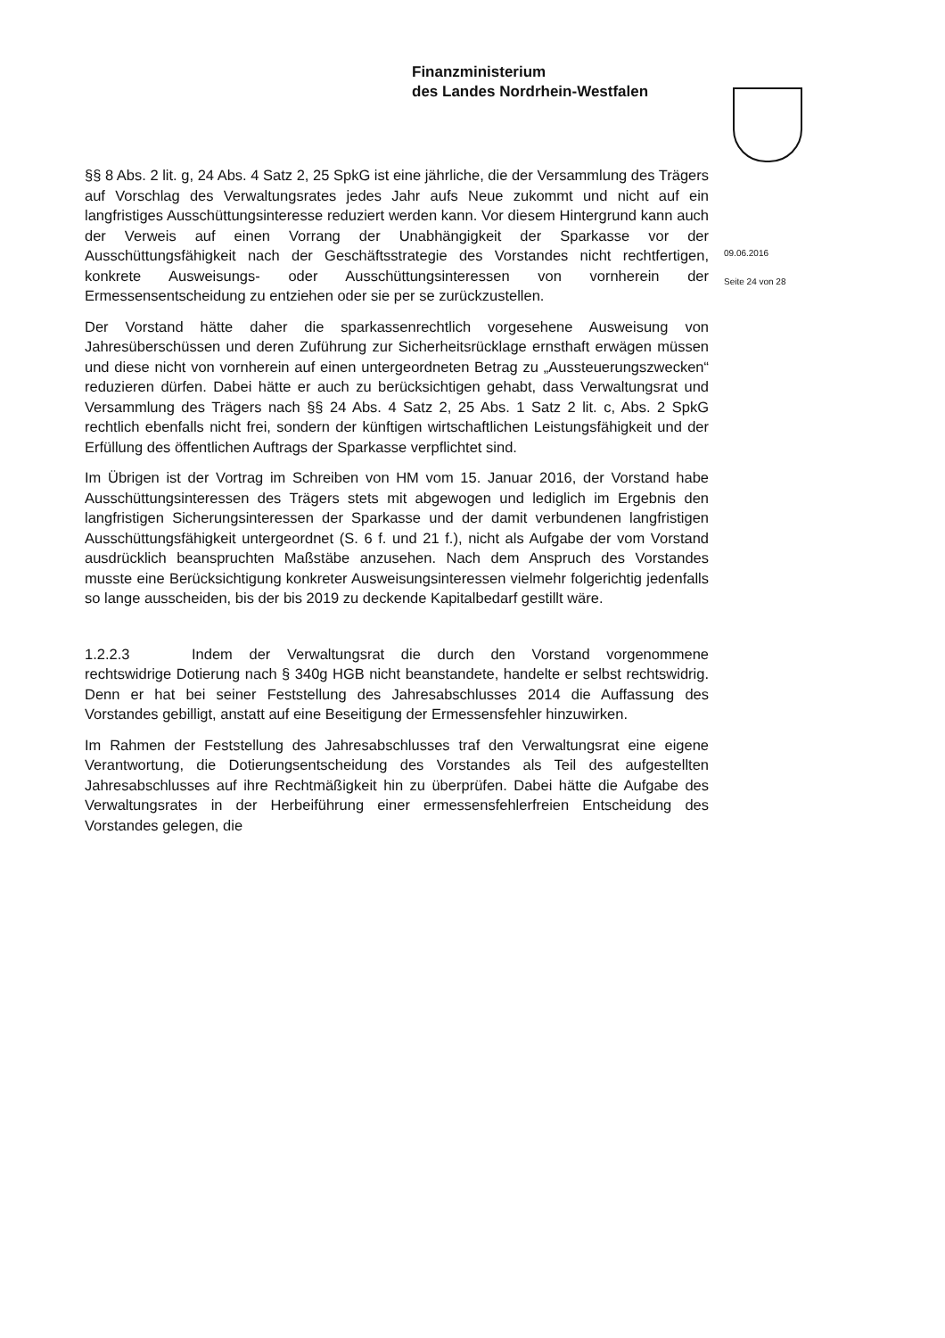Finanzministerium
des Landes Nordrhein-Westfalen
09.06.2016
Seite 24 von 28
§§ 8 Abs. 2 lit. g, 24 Abs. 4 Satz 2, 25 SpkG ist eine jährliche, die der Versammlung des Trägers auf Vorschlag des Verwaltungsrates jedes Jahr aufs Neue zukommt und nicht auf ein langfristiges Ausschüttungsinteresse reduziert werden kann. Vor diesem Hintergrund kann auch der Verweis auf einen Vorrang der Unabhängigkeit der Sparkasse vor der Ausschüttungsfähigkeit nach der Geschäftsstrategie des Vorstandes nicht rechtfertigen, konkrete Ausweisungs- oder Ausschüttungsinteressen von vornherein der Ermessensentscheidung zu entziehen oder sie per se zurückzustellen.
Der Vorstand hätte daher die sparkassenrechtlich vorgesehene Ausweisung von Jahresüberschüssen und deren Zuführung zur Sicherheitsrücklage ernsthaft erwägen müssen und diese nicht von vornherein auf einen untergeordneten Betrag zu „Aussteuerungszwecken“ reduzieren dürfen. Dabei hätte er auch zu berücksichtigen gehabt, dass Verwaltungsrat und Versammlung des Trägers nach §§ 24 Abs. 4 Satz 2, 25 Abs. 1 Satz 2 lit. c, Abs. 2 SpkG rechtlich ebenfalls nicht frei, sondern der künftigen wirtschaftlichen Leistungsfähigkeit und der Erfüllung des öffentlichen Auftrags der Sparkasse verpflichtet sind.
Im Übrigen ist der Vortrag im Schreiben von HM vom 15. Januar 2016, der Vorstand habe Ausschüttungsinteressen des Trägers stets mit abgewogen und lediglich im Ergebnis den langfristigen Sicherungsinteressen der Sparkasse und der damit verbundenen langfristigen Ausschüttungsfähigkeit untergeordnet (S. 6 f. und 21 f.), nicht als Aufgabe der vom Vorstand ausdrücklich beanspruchten Maßstäbe anzusehen. Nach dem Anspruch des Vorstandes musste eine Berücksichtigung konkreter Ausweisungsinteressen vielmehr folgerichtig jedenfalls so lange ausscheiden, bis der bis 2019 zu deckende Kapitalbedarf gestillt wäre.
1.2.2.3 Indem der Verwaltungsrat die durch den Vorstand vorgenommene rechtswidrige Dotierung nach § 340g HGB nicht beanstandete, handelte er selbst rechtswidrig. Denn er hat bei seiner Feststellung des Jahresabschlusses 2014 die Auffassung des Vorstandes gebilligt, anstatt auf eine Beseitigung der Ermessensfehler hinzuwirken.
Im Rahmen der Feststellung des Jahresabschlusses traf den Verwaltungsrat eine eigene Verantwortung, die Dotierungsentscheidung des Vorstandes als Teil des aufgestellten Jahresabschlusses auf ihre Rechtmäßigkeit hin zu überprüfen. Dabei hätte die Aufgabe des Verwaltungsrates in der Herbeiführung einer ermessensfehlerfreien Entscheidung des Vorstandes gelegen, die